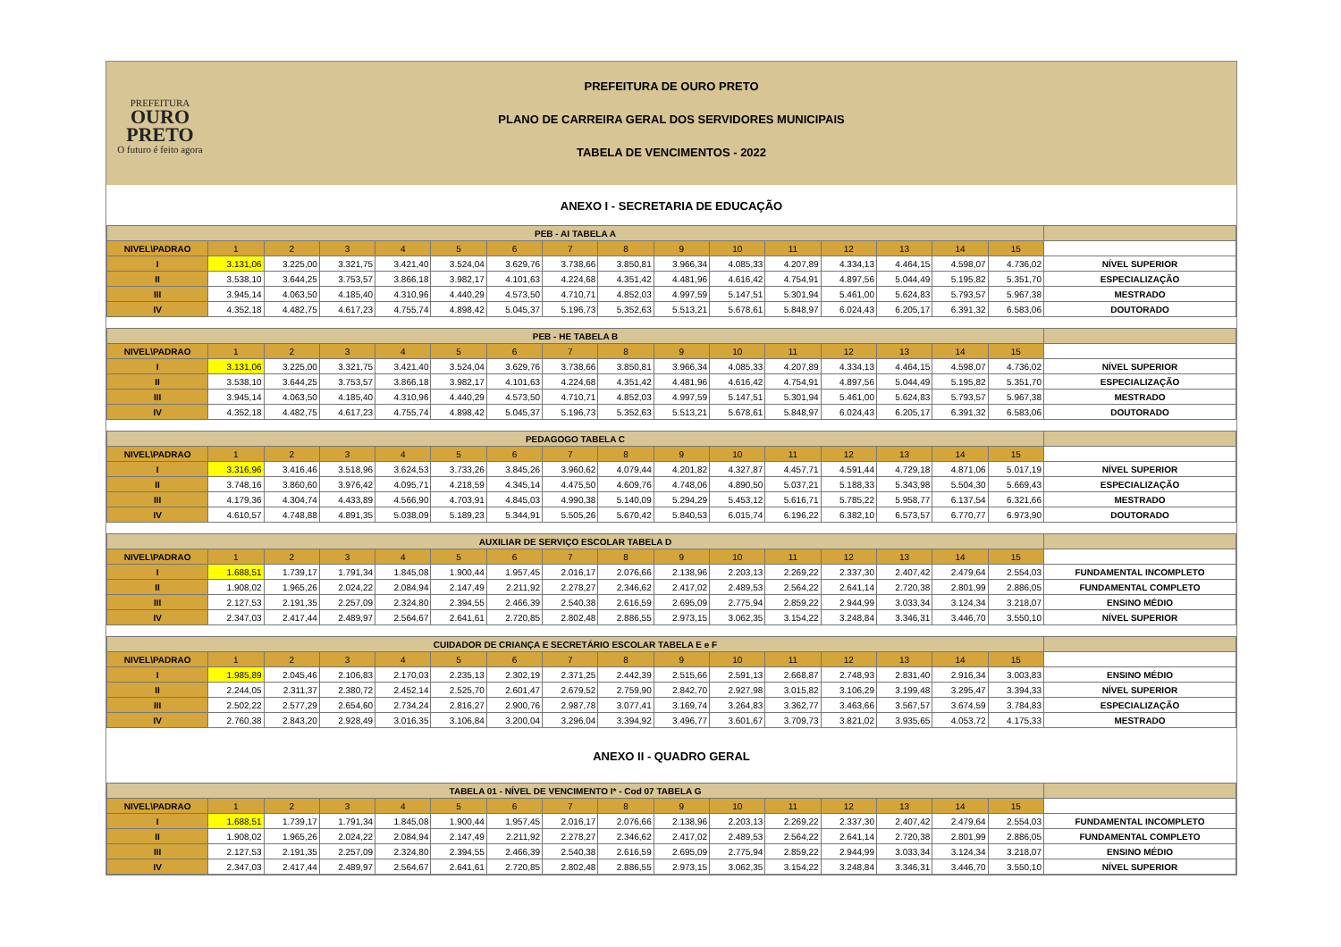PREFEITURA
OURO
PRETO
O futuro é feito agora
PREFEITURA DE OURO PRETO
PLANO DE CARREIRA GERAL DOS SERVIDORES MUNICIPAIS
TABELA DE VENCIMENTOS - 2022
ANEXO I - SECRETARIA DE EDUCAÇÃO
| PEB - AI TABELA A | | | | | | | | | | | | | | | | |
| --- | --- | --- | --- | --- | --- | --- | --- | --- | --- | --- | --- | --- | --- | --- | --- | --- |
| NIVEL\PADRAO | 1 | 2 | 3 | 4 | 5 | 6 | 7 | 8 | 9 | 10 | 11 | 12 | 13 | 14 | 15 | |
| I | 3.131,06 | 3.225,00 | 3.321,75 | 3.421,40 | 3.524,04 | 3.629,76 | 3.738,66 | 3.850,81 | 3.966,34 | 4.085,33 | 4.207,89 | 4.334,13 | 4.464,15 | 4.598,07 | 4.736,02 | NÍVEL SUPERIOR |
| II | 3.538,10 | 3.644,25 | 3.753,57 | 3.866,18 | 3.982,17 | 4.101,63 | 4.224,68 | 4.351,42 | 4.481,96 | 4.616,42 | 4.754,91 | 4.897,56 | 5.044,49 | 5.195,82 | 5.351,70 | ESPECIALIZAÇÃO |
| III | 3.945,14 | 4.063,50 | 4.185,40 | 4.310,96 | 4.440,29 | 4.573,50 | 4.710,71 | 4.852,03 | 4.997,59 | 5.147,51 | 5.301,94 | 5.461,00 | 5.624,83 | 5.793,57 | 5.967,38 | MESTRADO |
| IV | 4.352,18 | 4.482,75 | 4.617,23 | 4.755,74 | 4.898,42 | 5.045,37 | 5.196,73 | 5.352,63 | 5.513,21 | 5.678,61 | 5.848,97 | 6.024,43 | 6.205,17 | 6.391,32 | 6.583,06 | DOUTORADO |
| PEB - HE TABELA B | | | | | | | | | | | | | | | | |
| NIVEL\PADRAO | 1 | 2 | 3 | 4 | 5 | 6 | 7 | 8 | 9 | 10 | 11 | 12 | 13 | 14 | 15 | |
| I | 3.131,06 | 3.225,00 | 3.321,75 | 3.421,40 | 3.524,04 | 3.629,76 | 3.738,66 | 3.850,81 | 3.966,34 | 4.085,33 | 4.207,89 | 4.334,13 | 4.464,15 | 4.598,07 | 4.736,02 | NÍVEL SUPERIOR |
| II | 3.538,10 | 3.644,25 | 3.753,57 | 3.866,18 | 3.982,17 | 4.101,63 | 4.224,68 | 4.351,42 | 4.481,96 | 4.616,42 | 4.754,91 | 4.897,56 | 5.044,49 | 5.195,82 | 5.351,70 | ESPECIALIZAÇÃO |
| III | 3.945,14 | 4.063,50 | 4.185,40 | 4.310,96 | 4.440,29 | 4.573,50 | 4.710,71 | 4.852,03 | 4.997,59 | 5.147,51 | 5.301,94 | 5.461,00 | 5.624,83 | 5.793,57 | 5.967,38 | MESTRADO |
| IV | 4.352,18 | 4.482,75 | 4.617,23 | 4.755,74 | 4.898,42 | 5.045,37 | 5.196,73 | 5.352,63 | 5.513,21 | 5.678,61 | 5.848,97 | 6.024,43 | 6.205,17 | 6.391,32 | 6.583,06 | DOUTORADO |
| PEDAGOGO TABELA C | | | | | | | | | | | | | | | | |
| NIVEL\PADRAO | 1 | 2 | 3 | 4 | 5 | 6 | 7 | 8 | 9 | 10 | 11 | 12 | 13 | 14 | 15 | |
| I | 3.316,96 | 3.416,46 | 3.518,96 | 3.624,53 | 3.733,26 | 3.845,26 | 3.960,62 | 4.079,44 | 4.201,82 | 4.327,87 | 4.457,71 | 4.591,44 | 4.729,18 | 4.871,06 | 5.017,19 | NÍVEL SUPERIOR |
| II | 3.748,16 | 3.860,60 | 3.976,42 | 4.095,71 | 4.218,59 | 4.345,14 | 4.475,50 | 4.609,76 | 4.748,06 | 4.890,50 | 5.037,21 | 5.188,33 | 5.343,98 | 5.504,30 | 5.669,43 | ESPECIALIZAÇÃO |
| III | 4.179,36 | 4.304,74 | 4.433,89 | 4.566,90 | 4.703,91 | 4.845,03 | 4.990,38 | 5.140,09 | 5.294,29 | 5.453,12 | 5.616,71 | 5.785,22 | 5.958,77 | 6.137,54 | 6.321,66 | MESTRADO |
| IV | 4.610,57 | 4.748,88 | 4.891,35 | 5.038,09 | 5.189,23 | 5.344,91 | 5.505,26 | 5.670,42 | 5.840,53 | 6.015,74 | 6.196,22 | 6.382,10 | 6.573,57 | 6.770,77 | 6.973,90 | DOUTORADO |
| AUXILIAR DE SERVIÇO ESCOLAR TABELA D | | | | | | | | | | | | | | | | |
| NIVEL\PADRAO | 1 | 2 | 3 | 4 | 5 | 6 | 7 | 8 | 9 | 10 | 11 | 12 | 13 | 14 | 15 | |
| I | 1.688,51 | 1.739,17 | 1.791,34 | 1.845,08 | 1.900,44 | 1.957,45 | 2.016,17 | 2.076,66 | 2.138,96 | 2.203,13 | 2.269,22 | 2.337,30 | 2.407,42 | 2.479,64 | 2.554,03 | FUNDAMENTAL INCOMPLETO |
| II | 1.908,02 | 1.965,26 | 2.024,22 | 2.084,94 | 2.147,49 | 2.211,92 | 2.278,27 | 2.346,62 | 2.417,02 | 2.489,53 | 2.564,22 | 2.641,14 | 2.720,38 | 2.801,99 | 2.886,05 | FUNDAMENTAL COMPLETO |
| III | 2.127,53 | 2.191,35 | 2.257,09 | 2.324,80 | 2.394,55 | 2.466,39 | 2.540,38 | 2.616,59 | 2.695,09 | 2.775,94 | 2.859,22 | 2.944,99 | 3.033,34 | 3.124,34 | 3.218,07 | ENSINO MÉDIO |
| IV | 2.347,03 | 2.417,44 | 2.489,97 | 2.564,67 | 2.641,61 | 2.720,85 | 2.802,48 | 2.886,55 | 2.973,15 | 3.062,35 | 3.154,22 | 3.248,84 | 3.346,31 | 3.446,70 | 3.550,10 | NÍVEL SUPERIOR |
| CUIDADOR DE CRIANÇA E SECRETÁRIO ESCOLAR TABELA E e F | | | | | | | | | | | | | | | | |
| NIVEL\PADRAO | 1 | 2 | 3 | 4 | 5 | 6 | 7 | 8 | 9 | 10 | 11 | 12 | 13 | 14 | 15 | |
| I | 1.985,89 | 2.045,46 | 2.106,83 | 2.170,03 | 2.235,13 | 2.302,19 | 2.371,25 | 2.442,39 | 2.515,66 | 2.591,13 | 2.668,87 | 2.748,93 | 2.831,40 | 2.916,34 | 3.003,83 | ENSINO MÉDIO |
| II | 2.244,05 | 2.311,37 | 2.380,72 | 2.452,14 | 2.525,70 | 2.601,47 | 2.679,52 | 2.759,90 | 2.842,70 | 2.927,98 | 3.015,82 | 3.106,29 | 3.199,48 | 3.295,47 | 3.394,33 | NÍVEL SUPERIOR |
| III | 2.502,22 | 2.577,29 | 2.654,60 | 2.734,24 | 2.816,27 | 2.900,76 | 2.987,78 | 3.077,41 | 3.169,74 | 3.264,83 | 3.362,77 | 3.463,66 | 3.567,57 | 3.674,59 | 3.784,83 | ESPECIALIZAÇÃO |
| IV | 2.760,38 | 2.843,20 | 2.928,49 | 3.016,35 | 3.106,84 | 3.200,04 | 3.296,04 | 3.394,92 | 3.496,77 | 3.601,67 | 3.709,73 | 3.821,02 | 3.935,65 | 4.053,72 | 4.175,33 | MESTRADO |
ANEXO II - QUADRO GERAL
| TABELA 01 - NÍVEL DE VENCIMENTO I* - Cod 07 TABELA G | | | | | | | | | | | | | | | | |
| --- | --- | --- | --- | --- | --- | --- | --- | --- | --- | --- | --- | --- | --- | --- | --- | --- |
| NIVEL\PADRAO | 1 | 2 | 3 | 4 | 5 | 6 | 7 | 8 | 9 | 10 | 11 | 12 | 13 | 14 | 15 | |
| I | 1.688,51 | 1.739,17 | 1.791,34 | 1.845,08 | 1.900,44 | 1.957,45 | 2.016,17 | 2.076,66 | 2.138,96 | 2.203,13 | 2.269,22 | 2.337,30 | 2.407,42 | 2.479,64 | 2.554,03 | FUNDAMENTAL INCOMPLETO |
| II | 1.908,02 | 1.965,26 | 2.024,22 | 2.084,94 | 2.147,49 | 2.211,92 | 2.278,27 | 2.346,62 | 2.417,02 | 2.489,53 | 2.564,22 | 2.641,14 | 2.720,38 | 2.801,99 | 2.886,05 | FUNDAMENTAL COMPLETO |
| III | 2.127,53 | 2.191,35 | 2.257,09 | 2.324,80 | 2.394,55 | 2.466,39 | 2.540,38 | 2.616,59 | 2.695,09 | 2.775,94 | 2.859,22 | 2.944,99 | 3.033,34 | 3.124,34 | 3.218,07 | ENSINO MÉDIO |
| IV | 2.347,03 | 2.417,44 | 2.489,97 | 2.564,67 | 2.641,61 | 2.720,85 | 2.802,48 | 2.886,55 | 2.973,15 | 3.062,35 | 3.154,22 | 3.248,84 | 3.346,31 | 3.446,70 | 3.550,10 | NÍVEL SUPERIOR |